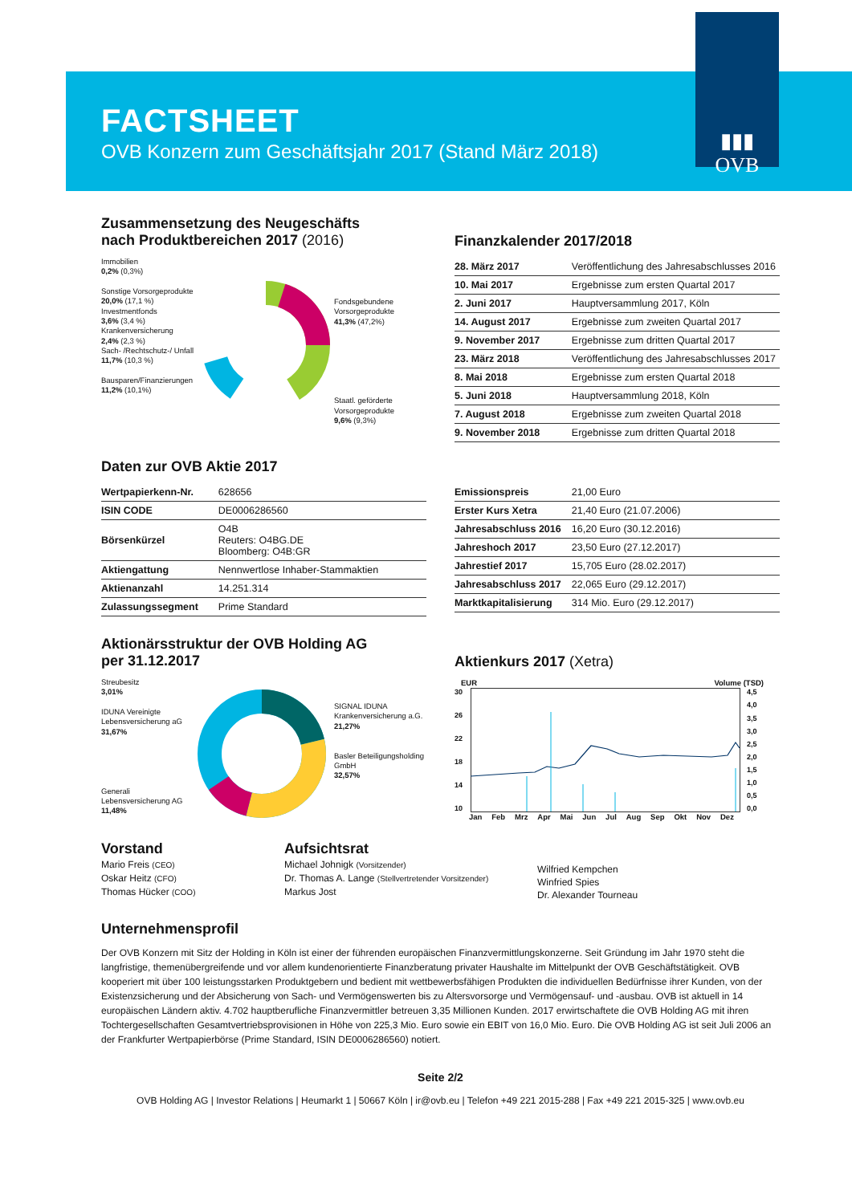▮▮▮
OVB
FACTSHEET
OVB Konzern zum Geschäftsjahr 2017 (Stand März 2018)
Zusammensetzung des Neugeschäfts
nach Produktbereichen 2017 (2016)
Immobilien
0,2% (0,3%)
Sonstige Vorsorgeprodukte
20,0% (17,1 %)
Investmentfonds
3,6% (3,4 %)
Krankenversicherung
2,4% (2,3 %)
Sach- /Rechtschutz-/ Unfall
11,7% (10,3 %)
Bausparen/Finanzierungen
11,2% (10,1%)
Fondsgebundene Vorsorgeprodukte
41,3% (47,2%)
Staatl. geförderte Vorsorgeprodukte
9,6% (9,3%)
Finanzkalender 2017/2018
| 28. März 2017 | Veröffentlichung des Jahresabschlusses 2016 |
| 10. Mai 2017 | Ergebnisse zum ersten Quartal 2017 |
| 2. Juni 2017 | Hauptversammlung 2017, Köln |
| 14. August 2017 | Ergebnisse zum zweiten Quartal 2017 |
| 9. November 2017 | Ergebnisse zum dritten Quartal 2017 |
| 23. März 2018 | Veröffentlichung des Jahresabschlusses 2017 |
| 8. Mai 2018 | Ergebnisse zum ersten Quartal 2018 |
| 5. Juni 2018 | Hauptversammlung 2018, Köln |
| 7. August 2018 | Ergebnisse zum zweiten Quartal 2018 |
| 9. November 2018 | Ergebnisse zum dritten Quartal 2018 |
Daten zur OVB Aktie 2017
| Wertpapierkenn-Nr. | 628656 |
| ISIN CODE | DE0006286560 |
| Börsenkürzel | O4B Reuters: O4BG.DE Bloomberg: O4B:GR |
| Aktiengattung | Nennwertlose Inhaber-Stammaktien |
| Aktienanzahl | 14.251.314 |
| Zulassungssegment | Prime Standard |
| Emissionspreis | 21,00 Euro |
| Erster Kurs Xetra | 21,40 Euro (21.07.2006) |
| Jahresabschluss 2016 | 16,20 Euro (30.12.2016) |
| Jahreshoch 2017 | 23,50 Euro (27.12.2017) |
| Jahrestief 2017 | 15,705 Euro (28.02.2017) |
| Jahresabschluss 2017 | 22,065 Euro (29.12.2017) |
| Marktkapitalisierung | 314 Mio. Euro (29.12.2017) |
Aktionärsstruktur der OVB Holding AG
per 31.12.2017
Streubesitz
3,01%
IDUNA Vereinigte Lebensversicherung aG
31,67%
Generali Lebensversicherung AG
11,48%
SIGNAL IDUNA Krankenversicherung a.G.
21,27%
Basler Beteiligungsholding GmbH
32,57%
Aktienkurs 2017 (Xetra)
EUR Volume (TSD)
30
26
22
18
14
10
4,5
4,0
3,5
3,0
2,5
2,0
1,5
1,0
0,5
0,0
Jan Feb Mrz Apr Mai Jun Jul Aug Sep Okt Nov Dez
Vorstand
Mario Freis (CEO)
Oskar Heitz (CFO)
Thomas Hücker (COO)
Aufsichtsrat
Michael Johnigk (Vorsitzender)
Dr. Thomas A. Lange (Stellvertretender Vorsitzender)
Markus Jost
Wilfried Kempchen
Winfried Spies
Dr. Alexander Tourneau
Unternehmensprofil
Der OVB Konzern mit Sitz der Holding in Köln ist einer der führenden europäischen Finanzvermittlungskonzerne. Seit Gründung im Jahr 1970 steht die langfristige, themenübergreifende und vor allem kundenorientierte Finanzberatung privater Haushalte im Mittelpunkt der OVB Geschäftstätigkeit. OVB kooperiert mit über 100 leistungsstarken Produktgebern und bedient mit wettbewerbsfähigen Produkten die individuellen Bedürfnisse ihrer Kunden, von der Existenzsicherung und der Absicherung von Sach- und Vermögenswerten bis zu Altersvorsorge und Vermögensauf- und -ausbau. OVB ist aktuell in 14 europäischen Ländern aktiv. 4.702 hauptberufliche Finanzvermittler betreuen 3,35 Millionen Kunden. 2017 erwirtschaftete die OVB Holding AG mit ihren Tochtergesellschaften Gesamtvertriebsprovisionen in Höhe von 225,3 Mio. Euro sowie ein EBIT von 16,0 Mio. Euro. Die OVB Holding AG ist seit Juli 2006 an der Frankfurter Wertpapierbörse (Prime Standard, ISIN DE0006286560) notiert.
Seite 2/2
OVB Holding AG | Investor Relations | Heumarkt 1 | 50667 Köln | ir@ovb.eu | Telefon +49 221 2015-288 | Fax +49 221 2015-325 | www.ovb.eu